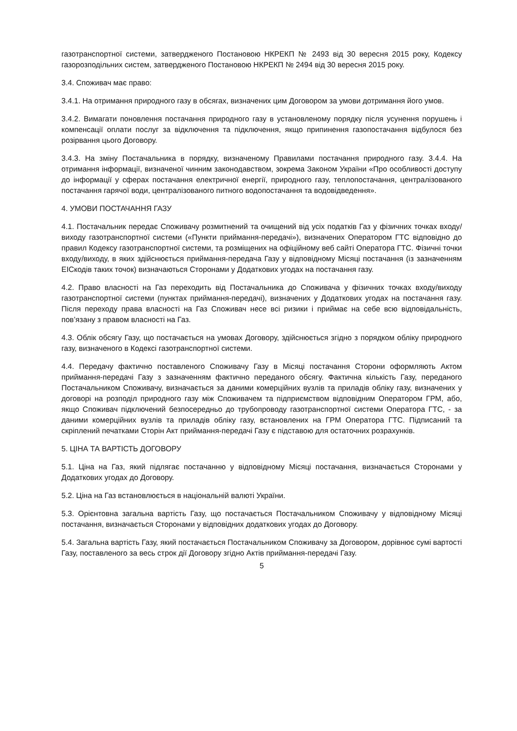газотранспортної системи, затвердженого Постановою НКРЕКП № 2493 від 30 вересня 2015 року, Кодексу газорозподільних систем, затвердженого Постановою НКРЕКП № 2494 від 30 вересня 2015 року.
3.4. Споживач має право:
3.4.1. На отримання природного газу в обсягах, визначених цим Договором за умови дотримання його умов.
3.4.2. Вимагати поновлення постачання природного газу в установленому порядку після усунення порушень і компенсації оплати послуг за відключення та підключення, якщо припинення газопостачання відбулося без розірвання цього Договору.
3.4.3. На зміну Постачальника в порядку, визначеному Правилами постачання природного газу. 3.4.4. На отримання інформації, визначеної чинним законодавством, зокрема Законом України «Про особливості доступу до інформації у сферах постачання електричної енергії, природного газу, теплопостачання, централізованого постачання гарячої води, централізованого питного водопостачання та водовідведення».
4. УМОВИ ПОСТАЧАННЯ ГАЗУ
4.1. Постачальник передає Споживачу розмитнений та очищений від усіх податків Газ у фізичних точках входу/виходу газотранспортної системи («Пункти приймання-передачі»), визначених Оператором ГТС відповідно до правил Кодексу газотранспортної системи, та розміщених на офіційному веб сайті Оператора ГТС. Фізичні точки входу/виходу, в яких здійснюється приймання-передача Газу у відповідному Місяці постачання (із зазначенням ЕІСкодів таких точок) визначаються Сторонами у Додаткових угодах на постачання газу.
4.2. Право власності на Газ переходить від Постачальника до Споживача у фізичних точках входу/виходу газотранспортної системи (пунктах приймання-передачі), визначених у Додаткових угодах на постачання газу. Після переходу права власності на Газ Споживач несе всі ризики і приймає на себе всю відповідальність, пов’язану з правом власності на Газ.
4.3. Облік обсягу Газу, що постачається на умовах Договору, здійснюється згідно з порядком обліку природного газу, визначеного в Кодексі газотранспортної системи.
4.4. Передачу фактично поставленого Споживачу Газу в Місяці постачання Сторони оформляють Актом приймання-передачі Газу з зазначенням фактично переданого обсягу. Фактична кількість Газу, переданого Постачальником Споживачу, визначається за даними комерційних вузлів та приладів обліку газу, визначених у договорі на розподіл природного газу між Споживачем та підприємством відповідним Оператором ГРМ, або, якщо Споживач підключений безпосередньо до трубопроводу газотранспортної системи Оператора ГТС, - за даними комерційних вузлів та приладів обліку газу, встановлених на ГРМ Оператора ГТС. Підписаний та скріплений печатками Сторін Акт приймання-передачі Газу є підставою для остаточних розрахунків.
5. ЦІНА ТА ВАРТІСТЬ ДОГОВОРУ
5.1. Ціна на Газ, який підлягає постачанню у відповідному Місяці постачання, визначається Сторонами у Додаткових угодах до Договору.
5.2. Ціна на Газ встановлюється в національній валюті України.
5.3. Орієнтовна загальна вартість Газу, що постачається Постачальником Споживачу у відповідному Місяці постачання, визначається Сторонами у відповідних додаткових угодах до Договору.
5.4. Загальна вартість Газу, який постачається Постачальником Споживачу за Договором, дорівнює сумі вартості Газу, поставленого за весь строк дії Договору згідно Актів приймання-передачі Газу.
5